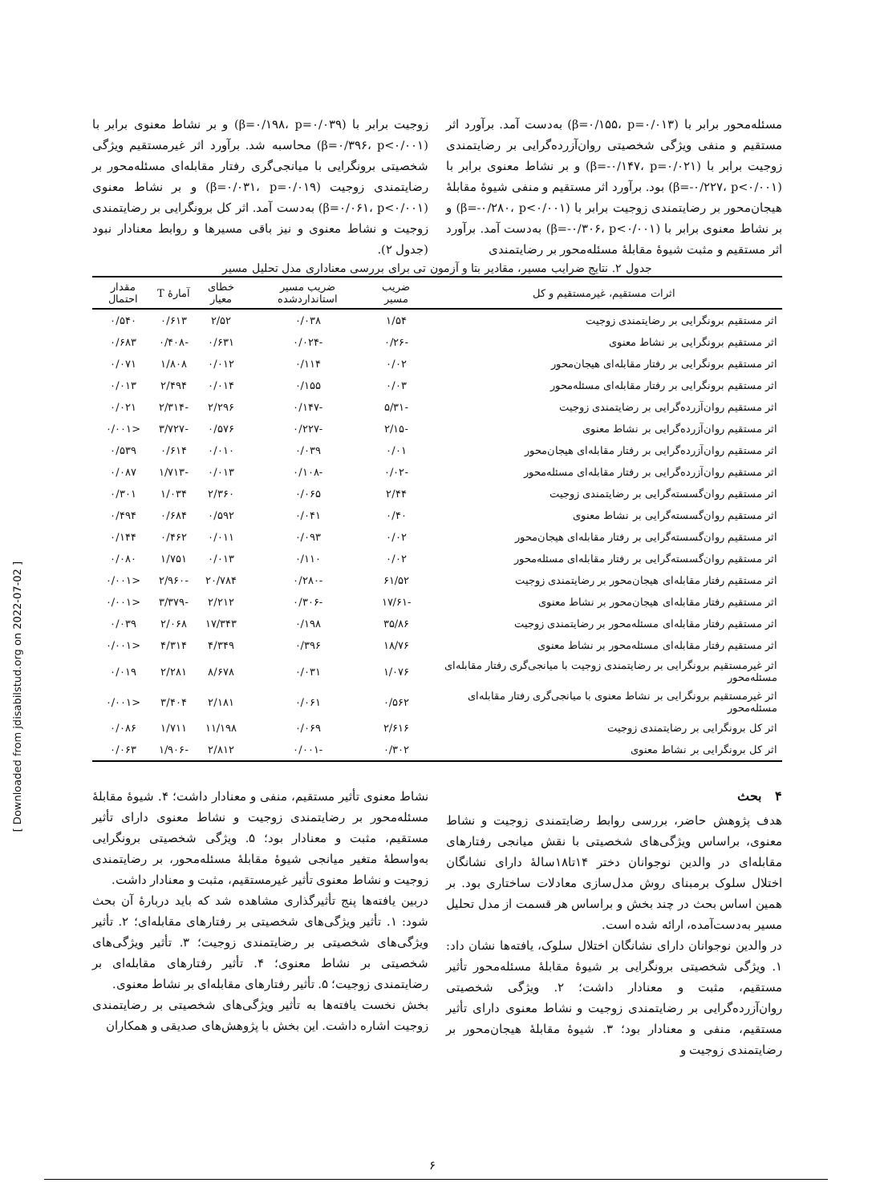مسئله‌محور برابر با (β=۰/۱۵۵، p=۰/۰۱۳) به‌دست آمد. برآورد اثر مستقیم و منفی ویژگی شخصیتی روان‌آزرده‌گرایی بر رضایتمندی زوجیت برابر با (β=-۰/۱۴۷، p=۰/۰۲۱) و بر نشاط معنوی برابر با (β=-۰/۲۲۷، p<۰/۰۰۱) بود. برآورد اثر مستقیم و منفی شیوهٔ مقابلهٔ هیجان‌محور بر رضایتمندی زوجیت برابر با (β=-۰/۲۸۰، p<۰/۰۰۱) و بر نشاط معنوی برابر با (β=-۰/۳۰۶، p<۰/۰۰۱) به‌دست آمد. برآورد اثر مستقیم و مثبت شیوهٔ مقابلهٔ مسئله‌محور بر رضایتمندی
زوجیت برابر با (β=۰/۱۹۸، p=۰/۰۳۹) و بر نشاط معنوی برابر با (β=۰/۳۹۶، p<۰/۰۰۱) محاسبه شد. برآورد اثر غیرمستقیم ویژگی شخصیتی برونگرایی با میانجی‌گری رفتار مقابله‌ای مسئله‌محور بر رضایتمندی زوجیت (β=۰/۰۳۱، p=۰/۰۱۹) و بر نشاط معنوی (β=۰/۰۶۱، p<۰/۰۰۱) به‌دست آمد. اثر کل برونگرایی بر رضایتمندی زوجیت و نشاط معنوی و نیز باقی مسیرها و روابط معنادار نبود (جدول ۲).
جدول ۲. نتایج ضرایب مسیر، مقادیر بتا و آزمون تی برای بررسی معناداری مدل تحلیل مسیر
| اثرات مستقیم، غیرمستقیم و کل | ضریب مسیر | ضریب مسیر استانداردشده | خطای معیار | آمارهٔ T | مقدار احتمال |
| --- | --- | --- | --- | --- | --- |
| اثر مستقیم برونگرایی بر رضایتمندی زوجیت | ۱/۵۴ | ۰/۰۳۸ | ۲/۵۲ | ۰/۶۱۳ | ۰/۵۴۰ |
| اثر مستقیم برونگرایی بر نشاط معنوی | -۰/۲۶ | -۰/۰۲۴ | ۰/۶۳۱ | -۰/۴۰۸ | ۰/۶۸۳ |
| اثر مستقیم برونگرایی بر رفتار مقابله‌ای هیجان‌محور | ۰/۰۲ | ۰/۱۱۴ | ۰/۰۱۲ | ۱/۸۰۸ | ۰/۰۷۱ |
| اثر مستقیم برونگرایی بر رفتار مقابله‌ای مسئله‌محور | ۰/۰۳ | ۰/۱۵۵ | ۰/۰۱۴ | ۲/۴۹۴ | ۰/۰۱۳ |
| اثر مستقیم روان‌آزرده‌گرایی بر رضایتمندی زوجیت | -۵/۳۱ | -۰/۱۴۷ | ۲/۲۹۶ | -۲/۳۱۴ | ۰/۰۲۱ |
| اثر مستقیم روان‌آزرده‌گرایی بر نشاط معنوی | -۲/۱۵ | -۰/۲۲۷ | ۰/۵۷۶ | -۳/۷۲۷ | <۰/۰۰۱ |
| اثر مستقیم روان‌آزرده‌گرایی بر رفتار مقابله‌ای هیجان‌محور | ۰/۰۱ | ۰/۰۳۹ | ۰/۰۱۰ | ۰/۶۱۴ | ۰/۵۳۹ |
| اثر مستقیم روان‌آزرده‌گرایی بر رفتار مقابله‌ای مسئله‌محور | -۰/۰۲ | -۰/۱۰۸ | ۰/۰۱۳ | -۱/۷۱۳ | ۰/۰۸۷ |
| اثر مستقیم روان‌گسسته‌گرایی بر رضایتمندی زوجیت | ۲/۴۴ | ۰/۰۶۵ | ۲/۳۶۰ | ۱/۰۳۴ | ۰/۳۰۱ |
| اثر مستقیم روان‌گسسته‌گرایی بر نشاط معنوی | ۰/۴۰ | ۰/۰۴۱ | ۰/۵۹۲ | ۰/۶۸۴ | ۰/۴۹۴ |
| اثر مستقیم روان‌گسسته‌گرایی بر رفتار مقابله‌ای هیجان‌محور | ۰/۰۲ | ۰/۰۹۳ | ۰/۰۱۱ | ۰/۴۶۲ | ۰/۱۴۴ |
| اثر مستقیم روان‌گسسته‌گرایی بر رفتار مقابله‌ای مسئله‌محور | ۰/۰۲ | ۰/۱۱۰ | ۰/۰۱۳ | ۱/۷۵۱ | ۰/۰۸۰ |
| اثر مستقیم رفتار مقابله‌ای هیجان‌محور بر رضایتمندی زوجیت | ۶۱/۵۲ | -۰/۲۸۰ | ۲۰/۷۸۴ | -۲/۹۶۰ | <۰/۰۰۱ |
| اثر مستقیم رفتار مقابله‌ای هیجان‌محور بر نشاط معنوی | -۱۷/۶۱ | -۰/۳۰۶ | ۲/۲۱۲ | -۳/۳۷۹ | <۰/۰۰۱ |
| اثر مستقیم رفتار مقابله‌ای مسئله‌محور بر رضایتمندی زوجیت | ۳۵/۸۶ | ۰/۱۹۸ | ۱۷/۳۴۳ | ۲/۰۶۸ | ۰/۰۳۹ |
| اثر مستقیم رفتار مقابله‌ای مسئله‌محور بر نشاط معنوی | ۱۸/۷۶ | ۰/۳۹۶ | ۴/۳۴۹ | ۴/۳۱۴ | <۰/۰۰۱ |
| اثر غیرمستقیم برونگرایی بر رضایتمندی زوجیت با میانجی‌گری رفتار مقابله‌ای مسئله‌محور | ۱/۰۷۶ | ۰/۰۳۱ | ۸/۶۷۸ | ۲/۲۸۱ | ۰/۰۱۹ |
| اثر غیرمستقیم برونگرایی بر نشاط معنوی با میانجی‌گری رفتار مقابله‌ای مسئله‌محور | ۰/۵۶۲ | ۰/۰۶۱ | ۲/۱۸۱ | ۳/۴۰۴ | <۰/۰۰۱ |
| اثر کل برونگرایی بر رضایتمندی زوجیت | ۲/۶۱۶ | ۰/۰۶۹ | ۱۱/۱۹۸ | ۱/۷۱۱ | ۰/۰۸۶ |
| اثر کل برونگرایی بر نشاط معنوی | ۰/۳۰۲ | -۰/۰۰۱ | ۲/۸۱۲ | -۱/۹۰۶ | ۰/۰۶۳ |
۴ بحث
هدف پژوهش حاضر، بررسی روابط رضایتمندی زوجیت و نشاط معنوی، براساس ویژگی‌های شخصیتی با نقش میانجی رفتارهای مقابله‌ای در والدین نوجوانان دختر ۱۴تا۱۸سالهٔ دارای نشانگان اختلال سلوک برمبنای روش مدل‌سازی معادلات ساختاری بود. بر همین اساس بحث در چند بخش و براساس هر قسمت از مدل تحلیل مسیر به‌دست‌آمده، ارائه شده است.
در والدین نوجوانان دارای نشانگان اختلال سلوک، یافته‌ها نشان داد: ۱. ویژگی شخصیتی برونگرایی بر شیوهٔ مقابلهٔ مسئله‌محور تأثیر مستقیم، مثبت و معنادار داشت؛ ۲. ویژگی شخصیتی روان‌آزرده‌گرایی بر رضایتمندی زوجیت و نشاط معنوی دارای تأثیر مستقیم، منفی و معنادار بود؛ ۳. شیوهٔ مقابلهٔ هیجان‌محور بر رضایتمندی زوجیت و
نشاط معنوی تأثیر مستقیم، منفی و معنادار داشت؛ ۴. شیوهٔ مقابلهٔ مسئله‌محور بر رضایتمندی زوجیت و نشاط معنوی دارای تأثیر مستقیم، مثبت و معنادار بود؛ ۵. ویژگی شخصیتی برونگرایی به‌واسطهٔ متغیر میانجی شیوهٔ مقابلهٔ مسئله‌محور، بر رضایتمندی زوجیت و نشاط معنوی تأثیر غیرمستقیم، مثبت و معنادار داشت.
دربین یافته‌ها پنج تأثیرگذاری مشاهده شد که باید دربارهٔ آن بحث شود: ۱. تأثیر ویژگی‌های شخصیتی بر رفتارهای مقابله‌ای؛ ۲. تأثیر ویژگی‌های شخصیتی بر رضایتمندی زوجیت؛ ۳. تأثیر ویژگی‌های شخصیتی بر نشاط معنوی؛ ۴. تأثیر رفتارهای مقابله‌ای بر رضایتمندی زوجیت؛ ۵. تأثیر رفتارهای مقابله‌ای بر نشاط معنوی.
بخش نخست یافته‌ها به تأثیر ویژگی‌های شخصیتی بر رضایتمندی زوجیت اشاره داشت. این بخش با پژوهش‌های صدیقی و همکاران
[ Downloaded from jdisabilstud.org on 2022-07-02 ]
۶